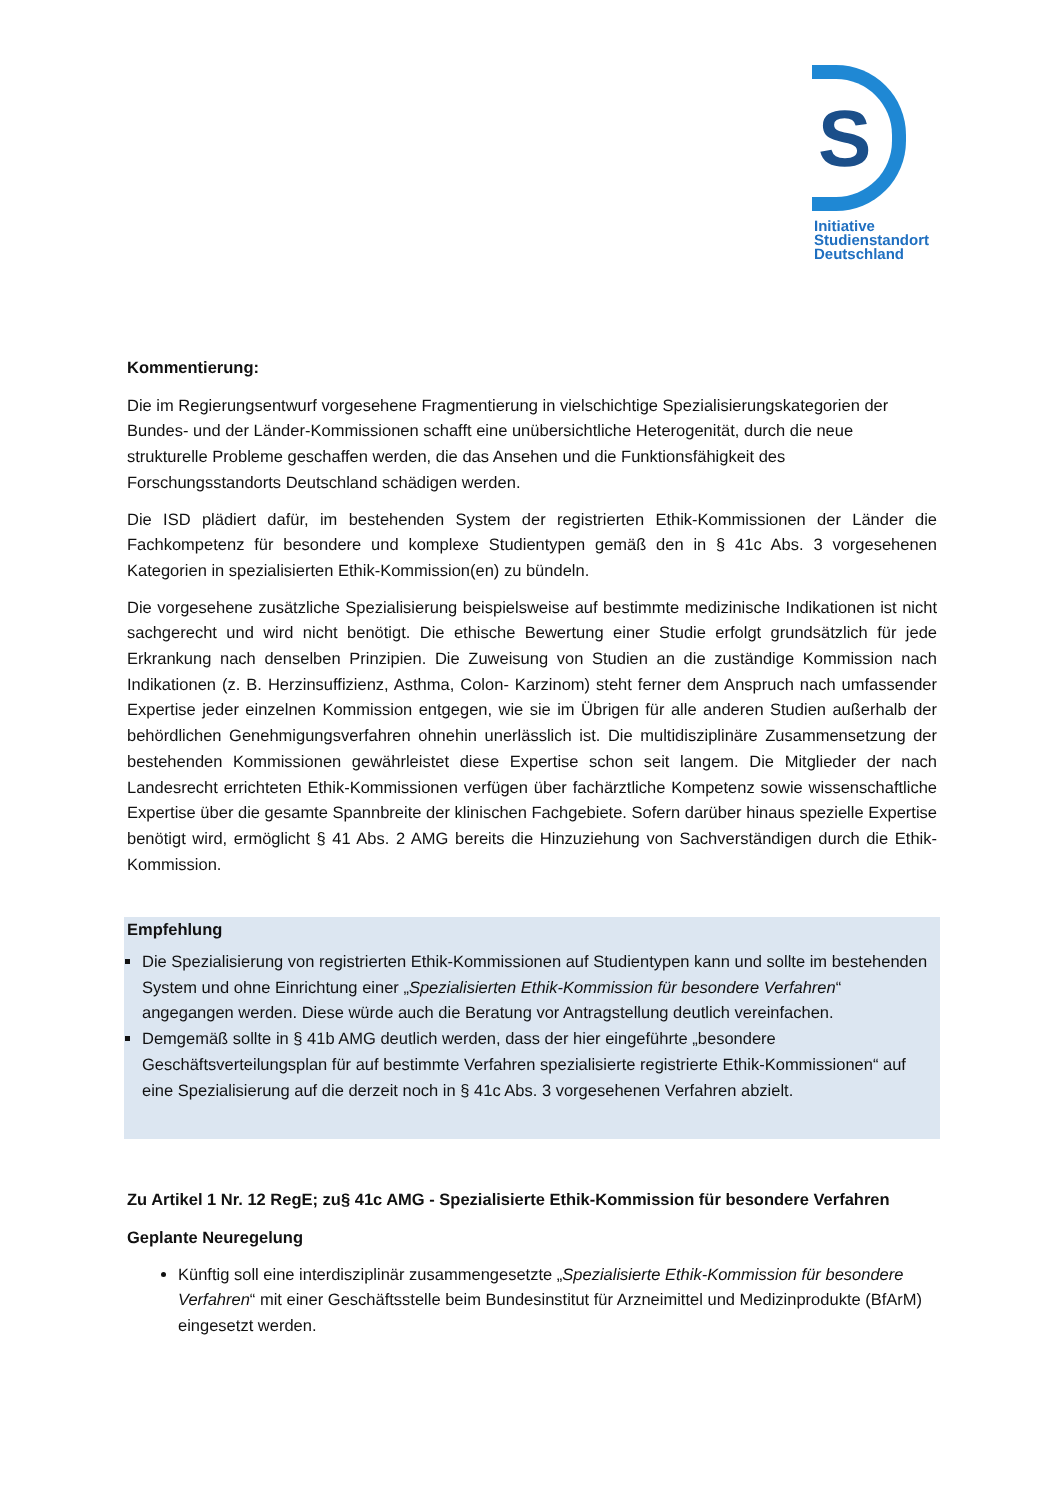S
Initiative
Studienstandort
Deutschland
Kommentierung:
Die im Regierungsentwurf vorgesehene Fragmentierung in vielschichtige Spezialisierungskategorien der Bundes- und der Länder-Kommissionen schafft eine unübersichtliche Heterogenität, durch die neue strukturelle Probleme geschaffen werden, die das Ansehen und die Funktionsfähigkeit des Forschungsstandorts Deutschland schädigen werden.
Die ISD plädiert dafür, im bestehenden System der registrierten Ethik-Kommissionen der Länder die Fachkompetenz für besondere und komplexe Studientypen gemäß den in § 41c Abs. 3 vorgesehenen Kategorien in spezialisierten Ethik-Kommission(en) zu bündeln.
Die vorgesehene zusätzliche Spezialisierung beispielsweise auf bestimmte medizinische Indikationen ist nicht sachgerecht und wird nicht benötigt. Die ethische Bewertung einer Studie erfolgt grundsätzlich für jede Erkrankung nach denselben Prinzipien. Die Zuweisung von Studien an die zuständige Kommission nach Indikationen (z. B. Herzinsuffizienz, Asthma, Colon- Karzinom) steht ferner dem Anspruch nach umfassender Expertise jeder einzelnen Kommission entgegen, wie sie im Übrigen für alle anderen Studien außerhalb der behördlichen Genehmigungsverfahren ohnehin unerlässlich ist. Die multidisziplinäre Zusammensetzung der bestehenden Kommissionen gewährleistet diese Expertise schon seit langem. Die Mitglieder der nach Landesrecht errichteten Ethik-Kommissionen verfügen über fachärztliche Kompetenz sowie wissenschaftliche Expertise über die gesamte Spannbreite der klinischen Fachgebiete. Sofern darüber hinaus spezielle Expertise benötigt wird, ermöglicht § 41 Abs. 2 AMG bereits die Hinzuziehung von Sachverständigen durch die Ethik-Kommission.
Empfehlung
Die Spezialisierung von registrierten Ethik-Kommissionen auf Studientypen kann und sollte im bestehenden System und ohne Einrichtung einer „Spezialisierten Ethik-Kommission für besondere Verfahren“ angegangen werden. Diese würde auch die Beratung vor Antragstellung deutlich vereinfachen.
Demgemäß sollte in § 41b AMG deutlich werden, dass der hier eingeführte „besondere Geschäftsverteilungsplan für auf bestimmte Verfahren spezialisierte registrierte Ethik-Kommissionen“ auf eine Spezialisierung auf die derzeit noch in § 41c Abs. 3 vorgesehenen Verfahren abzielt.
Zu Artikel 1 Nr. 12 RegE; zu§ 41c AMG - Spezialisierte Ethik-Kommission für besondere Verfahren
Geplante Neuregelung
Künftig soll eine interdisziplinär zusammengesetzte „Spezialisierte Ethik-Kommission für besondere Verfahren“ mit einer Geschäftsstelle beim Bundesinstitut für Arzneimittel und Medizinprodukte (BfArM) eingesetzt werden.